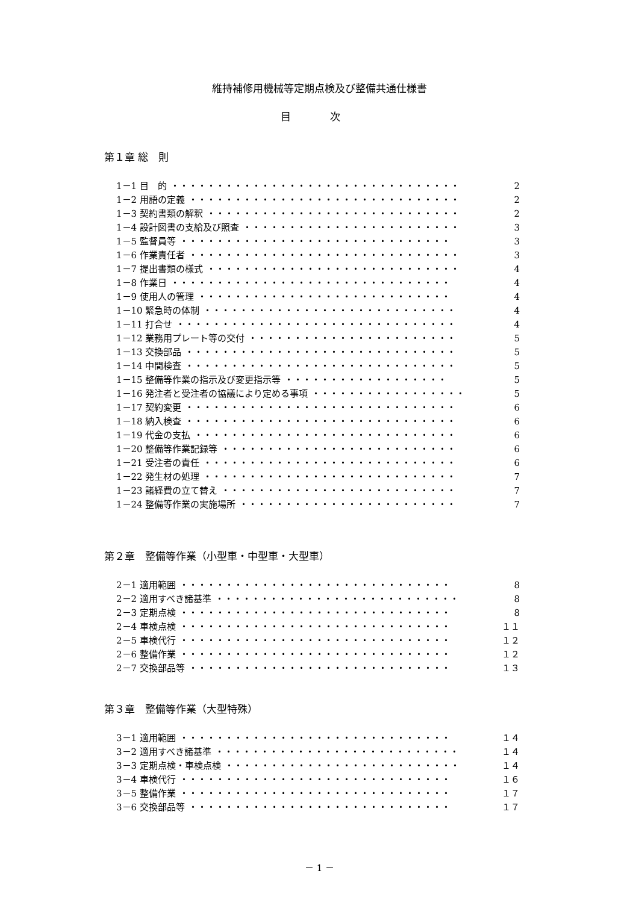維持補修用機械等定期点検及び整備共通仕様書
目 次
第１章 総　則
1－1 目　的 ・・・・・・・・・・・・・・・・・・・・・・・・・・・・・・・・ 2
1－2 用語の定義 ・・・・・・・・・・・・・・・・・・・・・・・・・・・・・・ 2
1－3 契約書類の解釈 ・・・・・・・・・・・・・・・・・・・・・・・・・・・・ 2
1－4 設計図書の支給及び照査 ・・・・・・・・・・・・・・・・・・・・・・・・ 3
1－5 監督員等 ・・・・・・・・・・・・・・・・・・・・・・・・・・・・・・ 3
1－6 作業責任者 ・・・・・・・・・・・・・・・・・・・・・・・・・・・・・・ 3
1－7 提出書類の様式 ・・・・・・・・・・・・・・・・・・・・・・・・・・・・ 4
1－8 作業日 ・・・・・・・・・・・・・・・・・・・・・・・・・・・・・・・ 4
1－9 使用人の管理 ・・・・・・・・・・・・・・・・・・・・・・・・・・・・ 4
1－10 緊急時の体制 ・・・・・・・・・・・・・・・・・・・・・・・・・・・・ 4
1－11 打合せ ・・・・・・・・・・・・・・・・・・・・・・・・・・・・・・・ 4
1－12 業務用プレート等の交付 ・・・・・・・・・・・・・・・・・・・・・・・ 5
1－13 交換部品 ・・・・・・・・・・・・・・・・・・・・・・・・・・・・・・ 5
1－14 中間検査 ・・・・・・・・・・・・・・・・・・・・・・・・・・・・・・ 5
1－15 整備等作業の指示及び変更指示等 ・・・・・・・・・・・・・・・・・・ 5
1－16 発注者と受注者の協議により定める事項 ・・・・・・・・・・・・・・・・・ 5
1－17 契約変更 ・・・・・・・・・・・・・・・・・・・・・・・・・・・・・・ 6
1－18 納入検査 ・・・・・・・・・・・・・・・・・・・・・・・・・・・・・・ 6
1－19 代金の支払 ・・・・・・・・・・・・・・・・・・・・・・・・・・・・・ 6
1－20 整備等作業記録等 ・・・・・・・・・・・・・・・・・・・・・・・・・・ 6
1－21 受注者の責任 ・・・・・・・・・・・・・・・・・・・・・・・・・・・・ 6
1－22 発生材の処理 ・・・・・・・・・・・・・・・・・・・・・・・・・・・・ 7
1－23 諸経費の立て替え ・・・・・・・・・・・・・・・・・・・・・・・・・・ 7
1－24 整備等作業の実施場所 ・・・・・・・・・・・・・・・・・・・・・・・・ 7
第２章　整備等作業（小型車・中型車・大型車）
2－1 適用範囲 ・・・・・・・・・・・・・・・・・・・・・・・・・・・・・・ 8
2－2 適用すべき諸基準 ・・・・・・・・・・・・・・・・・・・・・・・・・・・ 8
2－3 定期点検 ・・・・・・・・・・・・・・・・・・・・・・・・・・・・・・ 8
2－4 車検点検 ・・・・・・・・・・・・・・・・・・・・・・・・・・・・・・ １１
2－5 車検代行 ・・・・・・・・・・・・・・・・・・・・・・・・・・・・・・ １２
2－6 整備作業 ・・・・・・・・・・・・・・・・・・・・・・・・・・・・・・ １２
2－7 交換部品等 ・・・・・・・・・・・・・・・・・・・・・・・・・・・・・ １３
第３章　整備等作業（大型特殊）
3－1 適用範囲 ・・・・・・・・・・・・・・・・・・・・・・・・・・・・・・ １４
3－2 適用すべき諸基準 ・・・・・・・・・・・・・・・・・・・・・・・・・・・ １４
3－3 定期点検・車検点検 ・・・・・・・・・・・・・・・・・・・・・・・・・・ １４
3－4 車検代行 ・・・・・・・・・・・・・・・・・・・・・・・・・・・・・・ １６
3－5 整備作業 ・・・・・・・・・・・・・・・・・・・・・・・・・・・・・・ １７
3－6 交換部品等 ・・・・・・・・・・・・・・・・・・・・・・・・・・・・・ １７
－ 1 －